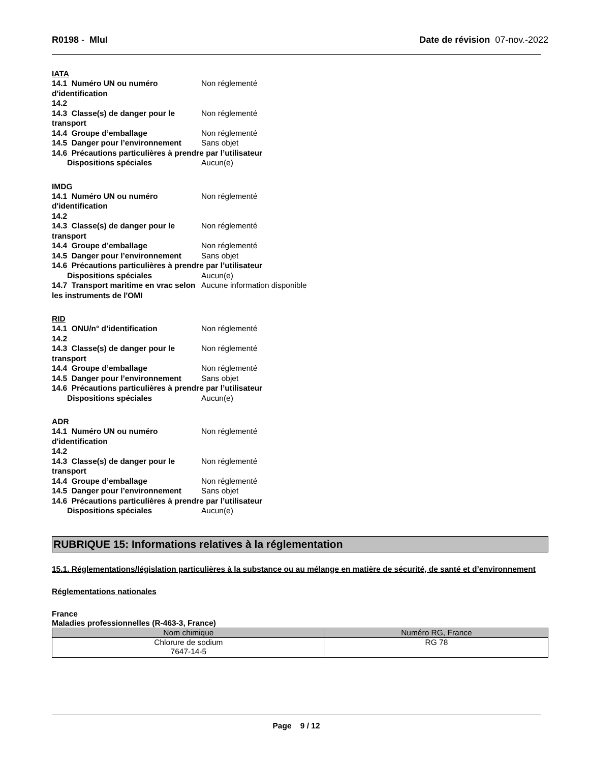R0198 - MluI Date de révision 07-nov.-2022
IATA
14.1 Numéro UN ou numéro d'identification
Non réglementé
14.2
14.3 Classe(s) de danger pour le transport
Non réglementé
14.4 Groupe d’emballage Non réglementé
14.5 Danger pour l’environnement
Sans objet
14.6 Précautions particulières à prendre par l’utilisateur
Dispositions spéciales Aucun(e)
IMDG
14.1 Numéro UN ou numéro d'identification
Non réglementé
14.2
14.3 Classe(s) de danger pour le transport
Non réglementé
14.4 Groupe d’emballage Non réglementé
14.5 Danger pour l’environnement
Sans objet
14.6 Précautions particulières à prendre par l’utilisateur
Dispositions spéciales Aucun(e)
14.7 Transport maritime en vrac selon les instruments de l'OMI
Aucune information disponible
RID
14.1 ONU/n° d’identification Non réglementé
14.2
14.3 Classe(s) de danger pour le transport
Non réglementé
14.4 Groupe d’emballage Non réglementé
14.5 Danger pour l’environnement
Sans objet
14.6 Précautions particulières à prendre par l’utilisateur
Dispositions spéciales Aucun(e)
ADR
14.1 Numéro UN ou numéro d'identification
Non réglementé
14.2
14.3 Classe(s) de danger pour le transport
Non réglementé
14.4 Groupe d’emballage Non réglementé
14.5 Danger pour l’environnement
Sans objet
14.6 Précautions particulières à prendre par l’utilisateur
Dispositions spéciales Aucun(e)
RUBRIQUE 15: Informations relatives à la réglementation
15.1. Réglementations/législation particulières à la substance ou au mélange en matière de sécurité, de santé et d’environnement
Réglementations nationales
France
Maladies professionnelles (R-463-3, France)
| Nom chimique | Numéro RG, France |
| --- | --- |
| Chlorure de sodium 7647-14-5 | RG 78 |
Page 9 / 12